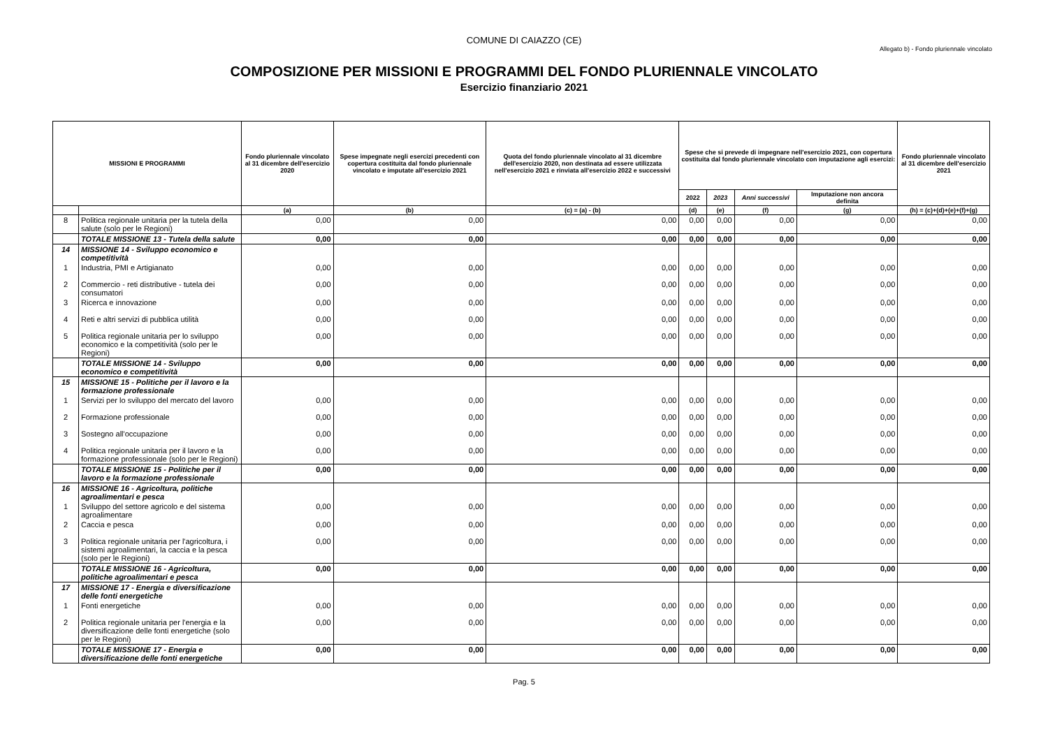COMUNE DI CAIAZZO (CE)
Allegato b) - Fondo pluriennale vincolato
COMPOSIZIONE PER MISSIONI E PROGRAMMI DEL FONDO PLURIENNALE VINCOLATO
Esercizio finanziario 2021
| MISSIONI E PROGRAMMI | | Fondo pluriennale vincolato al 31 dicembre dell'esercizio 2020 | Spese impegnate negli esercizi precedenti con copertura costituita dal fondo pluriennale vincolato e imputate all'esercizio 2021 | Quota del fondo pluriennale vincolato al 31 dicembre dell'esercizio 2020, non destinata ad essere utilizzata nell'esercizio 2021 e rinviata all'esercizio 2022 e successivi | Spese che si prevede di impegnare nell'esercizio 2021, con copertura costituita dal fondo pluriennale vincolato con imputazione agli esercizi: | | | | Fondo pluriennale vincolato al 31 dicembre dell'esercizio 2021 |
| --- | --- | --- | --- | --- | --- | --- | --- | --- | --- |
| | | | | | 2022 | 2023 | Anni successivi | Imputazione non ancora definita | |
| | | (a) | (b) | (c) = (a) - (b) | (d) | (e) | (f) | (g) | (h) = (c)+(d)+(e)+(f)+(g) |
| 8 | Politica regionale unitaria per la tutela della salute (solo per le Regioni) | 0,00 | 0,00 | 0,00 | 0,00 | 0,00 | 0,00 | 0,00 | 0,00 |
| | TOTALE MISSIONE 13 - Tutela della salute | 0,00 | 0,00 | 0,00 | 0,00 | 0,00 | 0,00 | 0,00 | 0,00 |
| 14 | MISSIONE 14 - Sviluppo economico e competitività | | | | | | | | |
| 1 | Industria, PMI e Artigianato | 0,00 | 0,00 | 0,00 | 0,00 | 0,00 | 0,00 | 0,00 | 0,00 |
| 2 | Commercio - reti distributive - tutela dei consumatori | 0,00 | 0,00 | 0,00 | 0,00 | 0,00 | 0,00 | 0,00 | 0,00 |
| 3 | Ricerca e innovazione | 0,00 | 0,00 | 0,00 | 0,00 | 0,00 | 0,00 | 0,00 | 0,00 |
| 4 | Reti e altri servizi di pubblica utilità | 0,00 | 0,00 | 0,00 | 0,00 | 0,00 | 0,00 | 0,00 | 0,00 |
| 5 | Politica regionale unitaria per lo sviluppo economico e la competitività (solo per le Regioni) | 0,00 | 0,00 | 0,00 | 0,00 | 0,00 | 0,00 | 0,00 | 0,00 |
| | TOTALE MISSIONE 14 - Sviluppo economico e competitività | 0,00 | 0,00 | 0,00 | 0,00 | 0,00 | 0,00 | 0,00 | 0,00 |
| 15 | MISSIONE 15 - Politiche per il lavoro e la formazione professionale | | | | | | | | |
| 1 | Servizi per lo sviluppo del mercato del lavoro | 0,00 | 0,00 | 0,00 | 0,00 | 0,00 | 0,00 | 0,00 | 0,00 |
| 2 | Formazione professionale | 0,00 | 0,00 | 0,00 | 0,00 | 0,00 | 0,00 | 0,00 | 0,00 |
| 3 | Sostegno all'occupazione | 0,00 | 0,00 | 0,00 | 0,00 | 0,00 | 0,00 | 0,00 | 0,00 |
| 4 | Politica regionale unitaria per il lavoro e la formazione professionale (solo per le Regioni) | 0,00 | 0,00 | 0,00 | 0,00 | 0,00 | 0,00 | 0,00 | 0,00 |
| | TOTALE MISSIONE 15 - Politiche per il lavoro e la formazione professionale | 0,00 | 0,00 | 0,00 | 0,00 | 0,00 | 0,00 | 0,00 | 0,00 |
| 16 | MISSIONE 16 - Agricoltura, politiche agroalimentari e pesca | | | | | | | | |
| 1 | Sviluppo del settore agricolo e del sistema agroalimentare | 0,00 | 0,00 | 0,00 | 0,00 | 0,00 | 0,00 | 0,00 | 0,00 |
| 2 | Caccia e pesca | 0,00 | 0,00 | 0,00 | 0,00 | 0,00 | 0,00 | 0,00 | 0,00 |
| 3 | Politica regionale unitaria per l'agricoltura, i sistemi agroalimentari, la caccia e la pesca (solo per le Regioni) | 0,00 | 0,00 | 0,00 | 0,00 | 0,00 | 0,00 | 0,00 | 0,00 |
| | TOTALE MISSIONE 16 - Agricoltura, politiche agroalimentari e pesca | 0,00 | 0,00 | 0,00 | 0,00 | 0,00 | 0,00 | 0,00 | 0,00 |
| 17 | MISSIONE 17 - Energia e diversificazione delle fonti energetiche | | | | | | | | |
| 1 | Fonti energetiche | 0,00 | 0,00 | 0,00 | 0,00 | 0,00 | 0,00 | 0,00 | 0,00 |
| 2 | Politica regionale unitaria per l'energia e la diversificazione delle fonti energetiche (solo per le Regioni) | 0,00 | 0,00 | 0,00 | 0,00 | 0,00 | 0,00 | 0,00 | 0,00 |
| | TOTALE MISSIONE 17 - Energia e diversificazione delle fonti energetiche | 0,00 | 0,00 | 0,00 | 0,00 | 0,00 | 0,00 | 0,00 | 0,00 |
Pag. 5